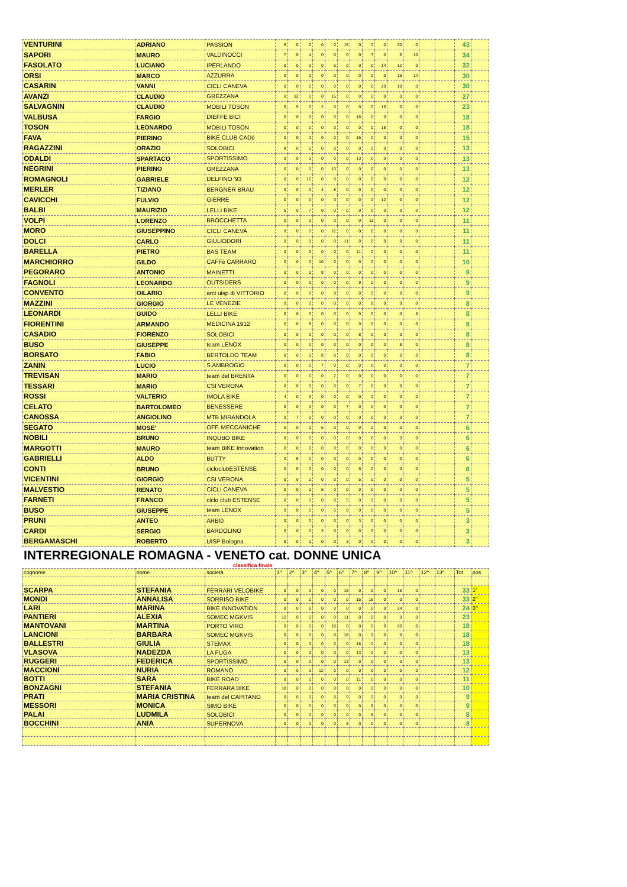| VENTURINI | ADRIANO | PASSION | 6 | 0 | 2 | 0 | 0 | 15 | 0 | 0 | 0 | 20 | 0 | | | 43 | |
| SAPORI | MAURO | VALDINOCCI | 7 | 0 | 4 | 0 | 0 | 0 | 0 | 7 | 0 | 6 | 10 | | | 34 | |
| FASOLATO | LUCIANO | IPERLANDO | 0 | 0 | 0 | 0 | 6 | 0 | 0 | 0 | 14 | 12 | 0 | | | 32 | |
| ORSI | MARCO | AZZURRA | 0 | 0 | 0 | 0 | 0 | 0 | 0 | 0 | 0 | 16 | 14 | | | 30 | |
| CASARIN | VANNI | CICLI CANEVA | 0 | 0 | 0 | 0 | 0 | 0 | 0 | 0 | 20 | 10 | 0 | | | 30 | |
| AVANZI | CLAUDIO | GREZZANA | 0 | 12 | 0 | 0 | 15 | 0 | 0 | 0 | 0 | 0 | 0 | | | 27 | |
| SALVAGNIN | CLAUDIO | MOBILI TOSON | 0 | 5 | 0 | 2 | 0 | 0 | 0 | 0 | 16 | 0 | 0 | | | 23 | |
| VALBUSA | FARGIO | DIEFFE BICI | 0 | 0 | 0 | 0 | 0 | 0 | 18 | 0 | 0 | 0 | 0 | | | 18 | |
| TOSON | LEONARDO | MOBILI TOSON | 0 | 0 | 0 | 0 | 0 | 0 | 0 | 0 | 18 | 0 | 0 | | | 18 | |
| FAVA | PIERINO | BIKE CLUB CADè | 0 | 0 | 0 | 0 | 0 | 0 | 15 | 0 | 0 | 0 | 0 | | | 15 | |
| RAGAZZINI | ORAZIO | SOLOBICI | 8 | 0 | 5 | 0 | 0 | 0 | 0 | 0 | 0 | 0 | 0 | | | 13 | |
| ODALDI | SPARTACO | SPORTISSIMO | 0 | 0 | 0 | 0 | 0 | 0 | 13 | 0 | 0 | 0 | 0 | | | 13 | |
| NEGRINI | PIERINO | GREZZANA | 0 | 0 | 0 | 0 | 13 | 0 | 0 | 0 | 0 | 0 | 0 | | | 13 | |
| ROMAGNOLI | GABRIELE | DELFINO '93 | 0 | 0 | 12 | 0 | 0 | 0 | 0 | 0 | 0 | 0 | 0 | | | 12 | |
| MERLER | TIZIANO | BERGNER BRAU | 0 | 0 | 0 | 4 | 8 | 0 | 0 | 0 | 0 | 0 | 0 | | | 12 | |
| CAVICCHI | FULVIO | GIERRE | 0 | 0 | 0 | 0 | 0 | 0 | 0 | 0 | 12 | 0 | 0 | | | 12 | |
| BALBI | MAURIZIO | LELLI BIKE | 5 | 0 | 7 | 0 | 0 | 0 | 0 | 0 | 0 | 0 | 0 | | | 12 | |
| VOLPI | LORENZO | BROCCHETTA | 0 | 0 | 0 | 0 | 0 | 0 | 0 | 11 | 0 | 0 | 0 | | | 11 | |
| MORO | GIUSEPPINO | CICLI CANEVA | 0 | 0 | 0 | 0 | 11 | 0 | 0 | 0 | 0 | 0 | 0 | | | 11 | |
| DOLCI | CARLO | GIULIODORI | 0 | 0 | 0 | 0 | 0 | 11 | 0 | 0 | 0 | 0 | 0 | | | 11 | |
| BARELLA | PIETRO | BAS TEAM | 0 | 0 | 0 | 0 | 0 | 0 | 11 | 0 | 0 | 0 | 0 | | | 11 | |
| MARCHIORRO | GILDO | CAFFè CARRARO | 0 | 0 | 0 | 10 | 0 | 0 | 0 | 0 | 0 | 0 | 0 | | | 10 | |
| PEGORARO | ANTONIO | MAINETTI | 0 | 0 | 0 | 9 | 0 | 0 | 0 | 0 | 0 | 0 | 0 | | | 9 | |
| FAGNOLI | LEONARDO | OUTSIDERS | 0 | 0 | 0 | 0 | 0 | 0 | 9 | 0 | 0 | 0 | 0 | | | 9 | |
| CONVENTO | OILARIO | arci uisp di VITTORIO | 0 | 0 | 0 | 0 | 9 | 0 | 0 | 0 | 0 | 0 | 0 | | | 9 | |
| MAZZINI | GIORGIO | LE VENEZIE | 0 | 0 | 0 | 0 | 0 | 0 | 0 | 8 | 0 | 0 | 0 | | | 8 | |
| LEONARDI | GUIDO | LELLI BIKE | 0 | 0 | 0 | 0 | 0 | 0 | 0 | 0 | 0 | 0 | 8 | | | 8 | |
| FIORENTINI | ARMANDO | MEDICINA 1912 | 0 | 0 | 8 | 0 | 0 | 0 | 0 | 0 | 0 | 0 | 0 | | | 8 | |
| CASADIO | FIORENZO | SOLOBICI | 0 | 0 | 0 | 0 | 0 | 0 | 8 | 0 | 0 | 0 | 0 | | | 8 | |
| BUSO | GIUSEPPE | team LENOX | 0 | 0 | 0 | 0 | 0 | 0 | 0 | 0 | 0 | 8 | 0 | | | 8 | |
| BORSATO | FABIO | BERTOLDO TEAM | 0 | 0 | 0 | 8 | 0 | 0 | 0 | 0 | 0 | 0 | 0 | | | 8 | |
| ZANIN | LUCIO | S.AMBROGIO | 0 | 0 | 0 | 7 | 0 | 0 | 0 | 0 | 0 | 0 | 0 | | | 7 | |
| TREVISAN | MARIO | team del BRENTA | 0 | 0 | 0 | 0 | 7 | 0 | 0 | 0 | 0 | 0 | 0 | | | 7 | |
| TESSARI | MARIO | CSI VERONA | 0 | 0 | 0 | 0 | 0 | 0 | 7 | 0 | 0 | 0 | 0 | | | 7 | |
| ROSSI | VALTERIO | IMOLA BIKE | 4 | 0 | 3 | 0 | 0 | 0 | 0 | 0 | 0 | 0 | 0 | | | 7 | |
| CELATO | BARTOLOMEO | BENESSERE | 0 | 0 | 0 | 0 | 0 | 7 | 0 | 0 | 0 | 0 | 0 | | | 7 | |
| CANOSSA | ANGIOLINO | MTB MIRANDOLA | 0 | 7 | 0 | 0 | 0 | 0 | 0 | 0 | 0 | 0 | 0 | | | 7 | |
| SEGATO | MOSE' | OFF. MECCANICHE | 0 | 0 | 0 | 6 | 0 | 0 | 0 | 0 | 0 | 0 | 0 | | | 6 | |
| NOBILI | BRUNO | INQUBO BIKE | 0 | 0 | 0 | 0 | 0 | 0 | 0 | 6 | 0 | 0 | 0 | | | 6 | |
| MARGOTTI | MAURO | team BIKE Innovation | 0 | 0 | 0 | 0 | 0 | 6 | 0 | 0 | 0 | 0 | 0 | | | 6 | |
| GABRIELLI | ALDO | BUTTY | 0 | 6 | 0 | 0 | 0 | 0 | 0 | 0 | 0 | 0 | 0 | | | 6 | |
| CONTI | BRUNO | cicloclubESTENSE | 0 | 0 | 0 | 0 | 0 | 0 | 6 | 0 | 0 | 0 | 0 | | | 6 | |
| VICENTINI | GIORGIO | CSI VERONA | 0 | 0 | 0 | 0 | 0 | 0 | 5 | 0 | 0 | 0 | 0 | | | 5 | |
| MALVESTIO | RENATO | CICLI CANEVA | 0 | 0 | 0 | 5 | 0 | 0 | 0 | 0 | 0 | 0 | 0 | | | 5 | |
| FARNETI | FRANCO | ciclo club ESTENSE | 0 | 0 | 0 | 0 | 0 | 5 | 0 | 0 | 0 | 0 | 0 | | | 5 | |
| BUSO | GIUSEPPE | team LENOX | 0 | 0 | 0 | 0 | 5 | 0 | 0 | 0 | 0 | 0 | 0 | | | 5 | |
| PRUNI | ANTEO | ARBI0 | 0 | 0 | 0 | 0 | 0 | 0 | 3 | 0 | 0 | 0 | 0 | | | 3 | |
| CARDI | SERGIO | BARDOLINO | 0 | 0 | 0 | 3 | 0 | 0 | 0 | 0 | 0 | 0 | 0 | | | 3 | |
| BERGAMASCHI | ROBERTO | UISP Bologna | 0 | 0 | 0 | 0 | 0 | 3 | 0 | 0 | 0 | 0 | 0 | | | 3 | |
INTERREGIONALE ROMAGNA - VENETO cat. DONNE UNICA
classifica finale
| cognome | nome | società | 1^ | 2^ | 3^ | 4^ | 5^ | 6^ | 7^ | 8^ | 9^ | 10^ | 11^ | 12^ | 13^ | Tot | pos. |
| SCARPA | STEFANIA | FERRARI VELOBIKE | 0 | 0 | 0 | 0 | 0 | 15 | 0 | 0 | 0 | 18 | 0 | | | 33 | 1° |
| MONDI | ANNALISA | SORRISO BIKE | 0 | 0 | 0 | 0 | 0 | 0 | 15 | 18 | 0 | 0 | 0 | | | 33 | 2° |
| LARI | MARINA | BIKE INNOVATION | 0 | 0 | 0 | 0 | 0 | 0 | 0 | 0 | 0 | 24 | 0 | | | 24 | 3^ |
| PANTIERI | ALEXIA | SOMEC MGKVIS | 12 | 0 | 0 | 0 | 0 | 11 | 0 | 0 | 0 | 0 | 0 | | | 23 | |
| MANTOVANI | MARTINA | PORTO VIRO | 0 | 0 | 0 | 0 | 18 | 0 | 0 | 0 | 0 | 20 | 0 | | | 18 | |
| LANCIONI | BARBARA | SOMEC MGKVIS | 0 | 0 | 0 | 0 | 0 | 18 | 0 | 0 | 0 | 0 | 0 | | | 18 | |
| BALLESTRI | GIULIA | STEMAX | 0 | 0 | 0 | 0 | 0 | 0 | 18 | 0 | 0 | 0 | 0 | | | 18 | |
| VLASOVA | NADEZDA | LA FUGA | 0 | 0 | 0 | 0 | 0 | 0 | 13 | 0 | 0 | 0 | 0 | | | 13 | |
| RUGGERI | FEDERICA | SPORTISSIMO | 0 | 0 | 0 | 0 | 0 | 13 | 0 | 0 | 0 | 0 | 0 | | | 13 | |
| MACCIONI | NURIA | ROMANO | 0 | 0 | 0 | 12 | 0 | 0 | 0 | 0 | 0 | 0 | 0 | | | 12 | |
| BOTTI | SARA | BIKE ROAD | 0 | 0 | 0 | 0 | 0 | 0 | 11 | 0 | 0 | 0 | 0 | | | 11 | |
| BONZAGNI | STEFANIA | FERRARA BIKE | 10 | 0 | 0 | 0 | 0 | 0 | 0 | 0 | 0 | 0 | 0 | | | 10 | |
| PRATI | MARIA CRISTINA | team del CAPITANO | 0 | 0 | 0 | 0 | 0 | 9 | 0 | 0 | 0 | 0 | 0 | | | 9 | |
| MESSORI | MONICA | SIMO BIKE | 0 | 0 | 0 | 0 | 0 | 0 | 0 | 9 | 0 | 0 | 0 | | | 9 | |
| PALAI | LUDMILA | SOLOBICI | 0 | 0 | 0 | 0 | 0 | 0 | 0 | 8 | 0 | 0 | 0 | | | 8 | |
| BOCCHINI | ANIA | SUPERNOVA | 0 | 0 | 0 | 0 | 0 | 8 | 0 | 0 | 0 | 0 | 0 | | | 8 | |